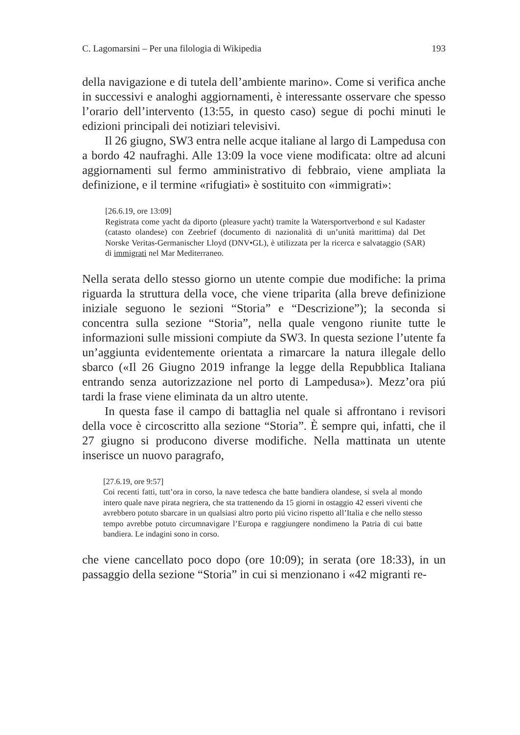C. Lagomarsini – Per una filologia di Wikipedia 193
della navigazione e di tutela dell’ambiente marino». Come si verifica anche in successivi e analoghi aggiornamenti, è interessante osservare che spesso l’orario dell’intervento (13:55, in questo caso) segue di pochi minuti le edizioni principali dei notiziari televisivi.
Il 26 giugno, SW3 entra nelle acque italiane al largo di Lampedusa con a bordo 42 naufraghi. Alle 13:09 la voce viene modificata: oltre ad alcuni aggiornamenti sul fermo amministrativo di febbraio, viene ampliata la definizione, e il termine «rifugiati» è sostituito con «immigrati»:
[26.6.19, ore 13:09]
Registrata come yacht da diporto (pleasure yacht) tramite la Watersportverbond e sul Kadaster (catasto olandese) con Zeebrief (documento di nazionalità di un’unità marittima) dal Det Norske Veritas-Germanischer Lloyd (DNV•GL), è utilizzata per la ricerca e salvataggio (SAR) di immigrati nel Mar Mediterraneo.
Nella serata dello stesso giorno un utente compie due modifiche: la prima riguarda la struttura della voce, che viene triparita (alla breve definizione iniziale seguono le sezioni “Storia” e “Descrizione”); la seconda si concentra sulla sezione “Storia”, nella quale vengono riunite tutte le informazioni sulle missioni compiute da SW3. In questa sezione l’utente fa un’aggiunta evidentemente orientata a rimarcare la natura illegale dello sbarco («Il 26 Giugno 2019 infrange la legge della Repubblica Italiana entrando senza autorizzazione nel porto di Lampedusa»). Mezz’ora piú tardi la frase viene eliminata da un altro utente.
In questa fase il campo di battaglia nel quale si affrontano i revisori della voce è circoscritto alla sezione “Storia”. È sempre qui, infatti, che il 27 giugno si producono diverse modifiche. Nella mattinata un utente inserisce un nuovo paragrafo,
[27.6.19, ore 9:57]
Coi recenti fatti, tutt’ora in corso, la nave tedesca che batte bandiera olandese, si svela al mondo intero quale nave pirata negriera, che sta trattenendo da 15 giorni in ostaggio 42 esseri viventi che avrebbero potuto sbarcare in un qualsiasi altro porto piú vicino rispetto all’Italia e che nello stesso tempo avrebbe potuto circumnavigare l’Europa e raggiungere nondimeno la Patria di cui batte bandiera. Le indagini sono in corso.
che viene cancellato poco dopo (ore 10:09); in serata (ore 18:33), in un passaggio della sezione “Storia” in cui si menzionano i «42 migranti re-